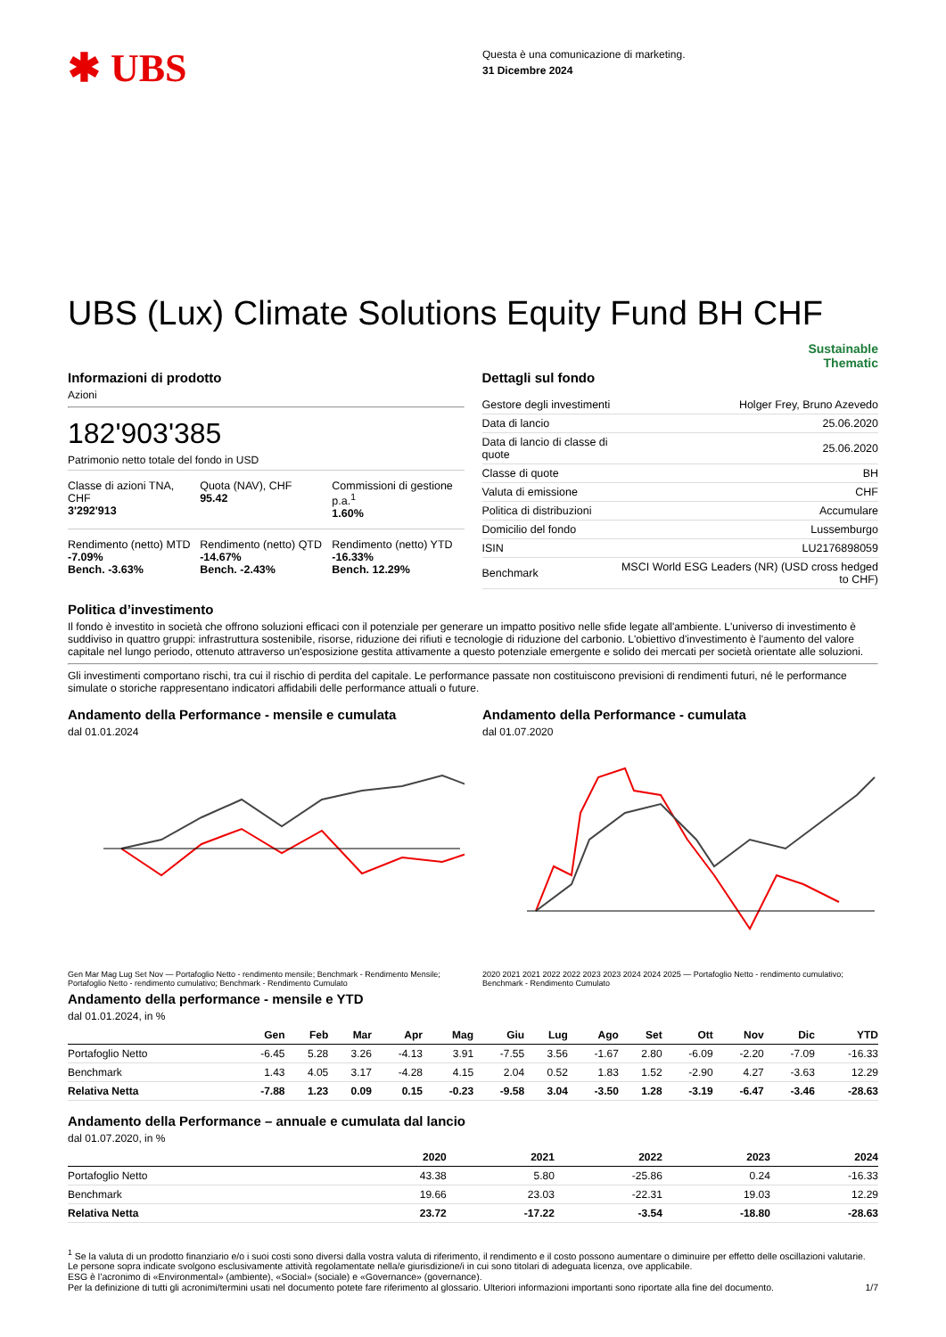✱ UBS
Questa è una comunicazione di marketing.
31 Dicembre 2024
UBS (Lux) Climate Solutions Equity Fund BH CHF
Sustainable
Thematic
Informazioni di prodotto
Azioni
182'903'385
Patrimonio netto totale del fondo in USD
Classe di azioni TNA, CHF
3'292'913
Quota (NAV), CHF
95.42
Commissioni di gestione p.a.<sup>1</sup>
1.60%
Rendimento (netto) MTD
-7.09%
Bench. -3.63%
Rendimento (netto) QTD
-14.67%
Bench. -2.43%
Rendimento (netto) YTD
-16.33%
Bench. 12.29%
Dettagli sul fondo
| Gestore degli investimenti | Holger Frey, Bruno Azevedo |
| Data di lancio | 25.06.2020 |
| Data di lancio di classe di quote | 25.06.2020 |
| Classe di quote | BH |
| Valuta di emissione | CHF |
| Politica di distribuzioni | Accumulare |
| Domicilio del fondo | Lussemburgo |
| ISIN | LU2176898059 |
| Benchmark | MSCI World ESG Leaders (NR) (USD cross hedged to CHF) |
Politica d’investimento
Il fondo è investito in società che offrono soluzioni efficaci con il potenziale per generare un impatto positivo nelle sfide legate all'ambiente. L'universo di investimento è suddiviso in quattro gruppi: infrastruttura sostenibile, risorse, riduzione dei rifiuti e tecnologie di riduzione del carbonio. L'obiettivo d'investimento è l'aumento del valore capitale nel lungo periodo, ottenuto attraverso un'esposizione gestita attivamente a questo potenziale emergente e solido dei mercati per società orientate alle soluzioni.
Gli investimenti comportano rischi, tra cui il rischio di perdita del capitale. Le performance passate non costituiscono previsioni di rendimenti futuri, né le performance simulate o storiche rappresentano indicatori affidabili delle performance attuali o future.
Andamento della Performance - mensile e cumulata
dal 01.01.2024
Gen Mar Mag Lug Set Nov — Portafoglio Netto - rendimento mensile; Benchmark - Rendimento Mensile; Portafoglio Netto - rendimento cumulativo; Benchmark - Rendimento Cumulato
Andamento della Performance - cumulata
dal 01.07.2020
2020 2021 2021 2022 2022 2023 2023 2024 2024 2025 — Portafoglio Netto - rendimento cumulativo; Benchmark - Rendimento Cumulato
Andamento della performance - mensile e YTD
dal 01.01.2024, in %
| | Gen | Feb | Mar | Apr | Mag | Giu | Lug | Ago | Set | Ott | Nov | Dic | YTD |
| --- | --- | --- | --- | --- | --- | --- | --- | --- | --- | --- | --- | --- | --- |
| Portafoglio Netto | -6.45 | 5.28 | 3.26 | -4.13 | 3.91 | -7.55 | 3.56 | -1.67 | 2.80 | -6.09 | -2.20 | -7.09 | -16.33 |
| Benchmark | 1.43 | 4.05 | 3.17 | -4.28 | 4.15 | 2.04 | 0.52 | 1.83 | 1.52 | -2.90 | 4.27 | -3.63 | 12.29 |
| Relativa Netta | -7.88 | 1.23 | 0.09 | 0.15 | -0.23 | -9.58 | 3.04 | -3.50 | 1.28 | -3.19 | -6.47 | -3.46 | -28.63 |
Andamento della Performance – annuale e cumulata dal lancio
dal 01.07.2020, in %
| | 2020 | 2021 | 2022 | 2023 | 2024 |
| --- | --- | --- | --- | --- | --- |
| Portafoglio Netto | 43.38 | 5.80 | -25.86 | 0.24 | -16.33 |
| Benchmark | 19.66 | 23.03 | -22.31 | 19.03 | 12.29 |
| Relativa Netta | 23.72 | -17.22 | -3.54 | -18.80 | -28.63 |
<sup>1</sup> Se la valuta di un prodotto finanziario e/o i suoi costi sono diversi dalla vostra valuta di riferimento, il rendimento e il costo possono aumentare o diminuire per effetto delle oscillazioni valutarie.
Le persone sopra indicate svolgono esclusivamente attività regolamentate nella/e giurisdizione/i in cui sono titolari di adeguata licenza, ove applicabile.
ESG è l’acronimo di «Environmental» (ambiente), «Social» (sociale) e «Governance» (governance).
Per la definizione di tutti gli acronimi/termini usati nel documento potete fare riferimento al glossario. Ulteriori informazioni importanti sono riportate alla fine del documento. 1/7